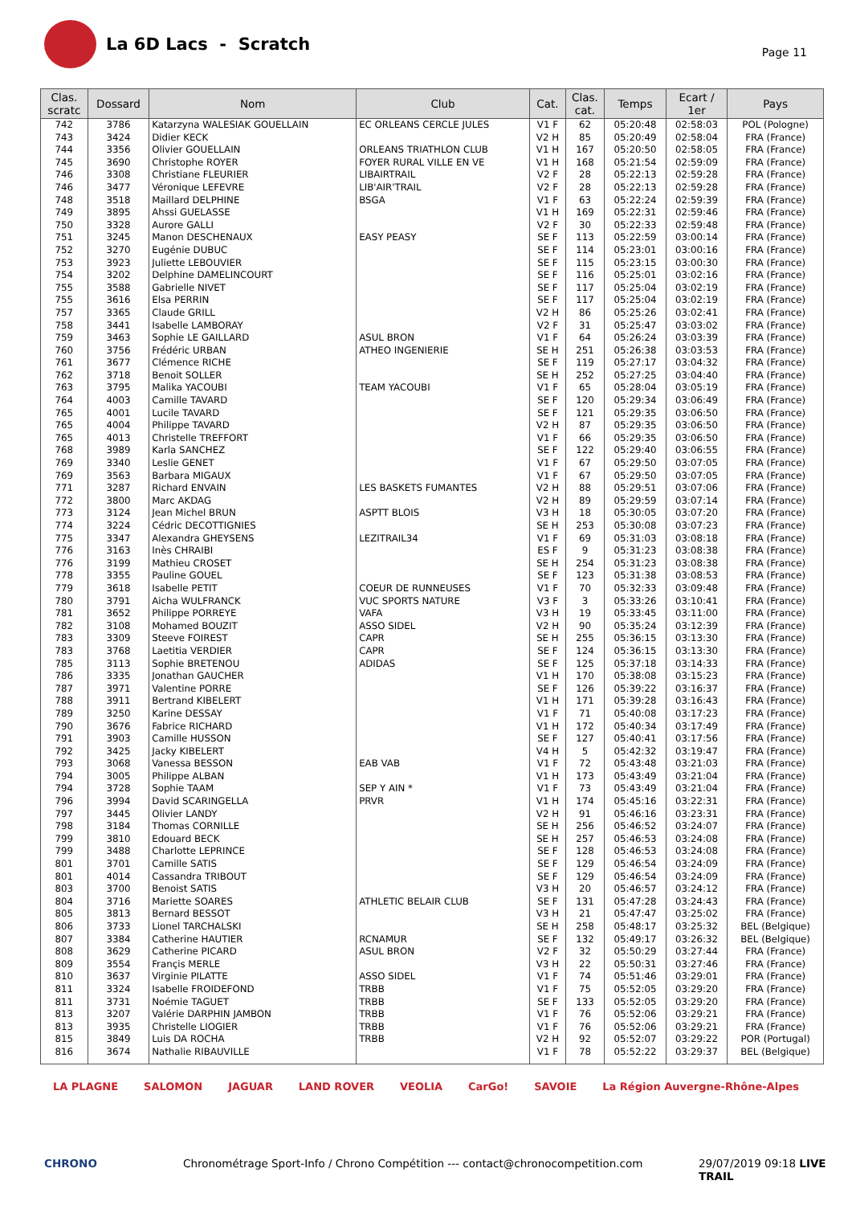La 6D Lacs - Scratch
Page 11
| Clas. scratc | Dossard | Nom | Club | Cat. | Clas. cat. | Temps | Ecart / 1er | Pays |
| --- | --- | --- | --- | --- | --- | --- | --- | --- |
| 742 | 3786 | Katarzyna WALESIAK GOUELLAIN | EC ORLEANS CERCLE JULES | V1 F | 62 | 05:20:48 | 02:58:03 | POL (Pologne) |
| 743 | 3424 | Didier KECK | | V2 H | 85 | 05:20:49 | 02:58:04 | FRA (France) |
| 744 | 3356 | Olivier GOUELLAIN | ORLEANS TRIATHLON CLUB | V1 H | 167 | 05:20:50 | 02:58:05 | FRA (France) |
| 745 | 3690 | Christophe ROYER | FOYER RURAL VILLE EN VE | V1 H | 168 | 05:21:54 | 02:59:09 | FRA (France) |
| 746 | 3308 | Christiane FLEURIER | LIBAIRTRAIL | V2 F | 28 | 05:22:13 | 02:59:28 | FRA (France) |
| 746 | 3477 | Véronique LEFEVRE | LIB'AIR'TRAIL | V2 F | 28 | 05:22:13 | 02:59:28 | FRA (France) |
| 748 | 3518 | Maillard DELPHINE | BSGA | V1 F | 63 | 05:22:24 | 02:59:39 | FRA (France) |
| 749 | 3895 | Ahssi GUELASSE | | V1 H | 169 | 05:22:31 | 02:59:46 | FRA (France) |
| 750 | 3328 | Aurore GALLI | | V2 F | 30 | 05:22:33 | 02:59:48 | FRA (France) |
| 751 | 3245 | Manon DESCHENAUX | EASY PEASY | SE F | 113 | 05:22:59 | 03:00:14 | FRA (France) |
| 752 | 3270 | Eugénie DUBUC | | SE F | 114 | 05:23:01 | 03:00:16 | FRA (France) |
| 753 | 3923 | Juliette LEBOUVIER | | SE F | 115 | 05:23:15 | 03:00:30 | FRA (France) |
| 754 | 3202 | Delphine DAMELINCOURT | | SE F | 116 | 05:25:01 | 03:02:16 | FRA (France) |
| 755 | 3588 | Gabrielle NIVET | | SE F | 117 | 05:25:04 | 03:02:19 | FRA (France) |
| 755 | 3616 | Elsa PERRIN | | SE F | 117 | 05:25:04 | 03:02:19 | FRA (France) |
| 757 | 3365 | Claude GRILL | | V2 H | 86 | 05:25:26 | 03:02:41 | FRA (France) |
| 758 | 3441 | Isabelle LAMBORAY | | V2 F | 31 | 05:25:47 | 03:03:02 | FRA (France) |
| 759 | 3463 | Sophie LE GAILLARD | ASUL BRON | V1 F | 64 | 05:26:24 | 03:03:39 | FRA (France) |
| 760 | 3756 | Frédéric URBAN | ATHEO INGENIERIE | SE H | 251 | 05:26:38 | 03:03:53 | FRA (France) |
| 761 | 3677 | Clémence RICHE | | SE F | 119 | 05:27:17 | 03:04:32 | FRA (France) |
| 762 | 3718 | Benoit SOLLER | | SE H | 252 | 05:27:25 | 03:04:40 | FRA (France) |
| 763 | 3795 | Malika YACOUBI | TEAM YACOUBI | V1 F | 65 | 05:28:04 | 03:05:19 | FRA (France) |
| 764 | 4003 | Camille TAVARD | | SE F | 120 | 05:29:34 | 03:06:49 | FRA (France) |
| 765 | 4001 | Lucile TAVARD | | SE F | 121 | 05:29:35 | 03:06:50 | FRA (France) |
| 765 | 4004 | Philippe TAVARD | | V2 H | 87 | 05:29:35 | 03:06:50 | FRA (France) |
| 765 | 4013 | Christelle TREFFORT | | V1 F | 66 | 05:29:35 | 03:06:50 | FRA (France) |
| 768 | 3989 | Karla SANCHEZ | | SE F | 122 | 05:29:40 | 03:06:55 | FRA (France) |
| 769 | 3340 | Leslie GENET | | V1 F | 67 | 05:29:50 | 03:07:05 | FRA (France) |
| 769 | 3563 | Barbara MIGAUX | | V1 F | 67 | 05:29:50 | 03:07:05 | FRA (France) |
| 771 | 3287 | Richard ENVAIN | LES BASKETS FUMANTES | V2 H | 88 | 05:29:51 | 03:07:06 | FRA (France) |
| 772 | 3800 | Marc AKDAG | | V2 H | 89 | 05:29:59 | 03:07:14 | FRA (France) |
| 773 | 3124 | Jean Michel BRUN | ASPTT BLOIS | V3 H | 18 | 05:30:05 | 03:07:20 | FRA (France) |
| 774 | 3224 | Cédric DECOTTIGNIES | | SE H | 253 | 05:30:08 | 03:07:23 | FRA (France) |
| 775 | 3347 | Alexandra GHEYSENS | LEZITRAIL34 | V1 F | 69 | 05:31:03 | 03:08:18 | FRA (France) |
| 776 | 3163 | Inès CHRAIBI | | ES F | 9 | 05:31:23 | 03:08:38 | FRA (France) |
| 776 | 3199 | Mathieu CROSET | | SE H | 254 | 05:31:23 | 03:08:38 | FRA (France) |
| 778 | 3355 | Pauline GOUEL | | SE F | 123 | 05:31:38 | 03:08:53 | FRA (France) |
| 779 | 3618 | Isabelle PETIT | COEUR DE RUNNEUSES | V1 F | 70 | 05:32:33 | 03:09:48 | FRA (France) |
| 780 | 3791 | Aicha WULFRANCK | VUC SPORTS NATURE | V3 F | 3 | 05:33:26 | 03:10:41 | FRA (France) |
| 781 | 3652 | Philippe PORREYE | VAFA | V3 H | 19 | 05:33:45 | 03:11:00 | FRA (France) |
| 782 | 3108 | Mohamed BOUZIT | ASSO SIDEL | V2 H | 90 | 05:35:24 | 03:12:39 | FRA (France) |
| 783 | 3309 | Steeve FOIREST | CAPR | SE H | 255 | 05:36:15 | 03:13:30 | FRA (France) |
| 783 | 3768 | Laetitia VERDIER | CAPR | SE F | 124 | 05:36:15 | 03:13:30 | FRA (France) |
| 785 | 3113 | Sophie BRETENOU | ADIDAS | SE F | 125 | 05:37:18 | 03:14:33 | FRA (France) |
| 786 | 3335 | Jonathan GAUCHER | | V1 H | 170 | 05:38:08 | 03:15:23 | FRA (France) |
| 787 | 3971 | Valentine PORRE | | SE F | 126 | 05:39:22 | 03:16:37 | FRA (France) |
| 788 | 3911 | Bertrand KIBELERT | | V1 H | 171 | 05:39:28 | 03:16:43 | FRA (France) |
| 789 | 3250 | Karine DESSAY | | V1 F | 71 | 05:40:08 | 03:17:23 | FRA (France) |
| 790 | 3676 | Fabrice RICHARD | | V1 H | 172 | 05:40:34 | 03:17:49 | FRA (France) |
| 791 | 3903 | Camille HUSSON | | SE F | 127 | 05:40:41 | 03:17:56 | FRA (France) |
| 792 | 3425 | Jacky KIBELERT | | V4 H | 5 | 05:42:32 | 03:19:47 | FRA (France) |
| 793 | 3068 | Vanessa BESSON | EAB VAB | V1 F | 72 | 05:43:48 | 03:21:03 | FRA (France) |
| 794 | 3005 | Philippe ALBAN | | V1 H | 173 | 05:43:49 | 03:21:04 | FRA (France) |
| 794 | 3728 | Sophie TAAM | SEP Y AIN * | V1 F | 73 | 05:43:49 | 03:21:04 | FRA (France) |
| 796 | 3994 | David SCARINGELLA | PRVR | V1 H | 174 | 05:45:16 | 03:22:31 | FRA (France) |
| 797 | 3445 | Olivier LANDY | | V2 H | 91 | 05:46:16 | 03:23:31 | FRA (France) |
| 798 | 3184 | Thomas CORNILLE | | SE H | 256 | 05:46:52 | 03:24:07 | FRA (France) |
| 799 | 3810 | Edouard BECK | | SE H | 257 | 05:46:53 | 03:24:08 | FRA (France) |
| 799 | 3488 | Charlotte LEPRINCE | | SE F | 128 | 05:46:53 | 03:24:08 | FRA (France) |
| 801 | 3701 | Camille SATIS | | SE F | 129 | 05:46:54 | 03:24:09 | FRA (France) |
| 801 | 4014 | Cassandra TRIBOUT | | SE F | 129 | 05:46:54 | 03:24:09 | FRA (France) |
| 803 | 3700 | Benoist SATIS | | V3 H | 20 | 05:46:57 | 03:24:12 | FRA (France) |
| 804 | 3716 | Mariette SOARES | ATHLETIC BELAIR CLUB | SE F | 131 | 05:47:28 | 03:24:43 | FRA (France) |
| 805 | 3813 | Bernard BESSOT | | V3 H | 21 | 05:47:47 | 03:25:02 | FRA (France) |
| 806 | 3733 | Lionel TARCHALSKI | | SE H | 258 | 05:48:17 | 03:25:32 | BEL (Belgique) |
| 807 | 3384 | Catherine HAUTIER | RCNAMUR | SE F | 132 | 05:49:17 | 03:26:32 | BEL (Belgique) |
| 808 | 3629 | Catherine PICARD | ASUL BRON | V2 F | 32 | 05:50:29 | 03:27:44 | FRA (France) |
| 809 | 3554 | Françis MERLE | | V3 H | 22 | 05:50:31 | 03:27:46 | FRA (France) |
| 810 | 3637 | Virginie PILATTE | ASSO SIDEL | V1 F | 74 | 05:51:46 | 03:29:01 | FRA (France) |
| 811 | 3324 | Isabelle FROIDEFOND | TRBB | V1 F | 75 | 05:52:05 | 03:29:20 | FRA (France) |
| 811 | 3731 | Noémie TAGUET | TRBB | SE F | 133 | 05:52:05 | 03:29:20 | FRA (France) |
| 813 | 3207 | Valérie DARPHIN JAMBON | TRBB | V1 F | 76 | 05:52:06 | 03:29:21 | FRA (France) |
| 813 | 3935 | Christelle LIOGIER | TRBB | V1 F | 76 | 05:52:06 | 03:29:21 | FRA (France) |
| 815 | 3849 | Luis DA ROCHA | TRBB | V2 H | 92 | 05:52:07 | 03:29:22 | POR (Portugal) |
| 816 | 3674 | Nathalie RIBAUVILLE | | V1 F | 78 | 05:52:22 | 03:29:37 | BEL (Belgique) |
LA PLAGNE SALOMON JAGUAR LAND ROVER VEOLIA CarGo! SAVOIE La Région Auvergne-Rhône-Alpes
CHRONO Chronométrage Sport-Info / Chrono Compétition --- contact@chronocompetition.com 29/07/2019 09:18 LIVE TRAIL